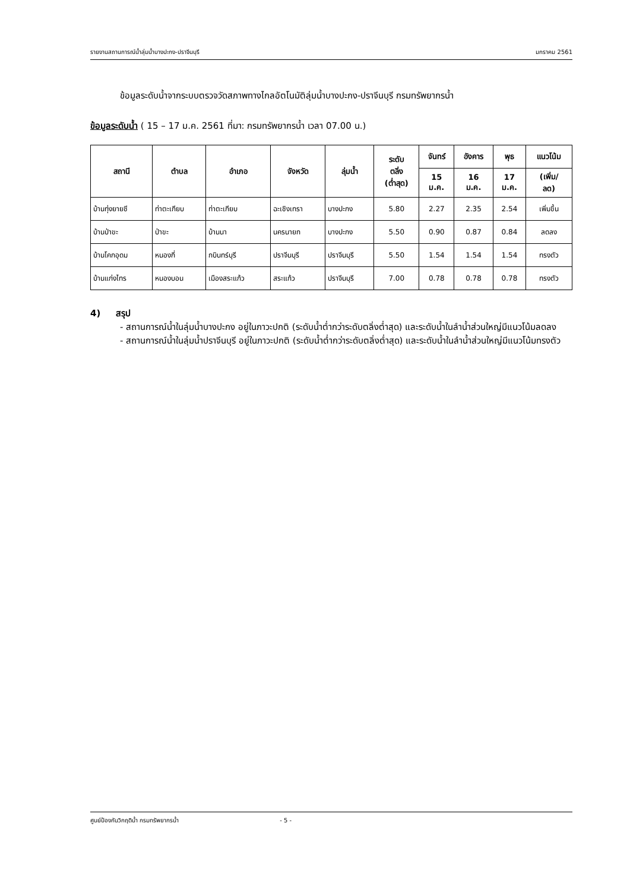รายงานสถานการณ์น้ำลุ่มน้ำบางปะกง-ปราจีนบุรี มกราคม 2561
ข้อมูลระดับน้ำจากระบบตรวจวัดสภาพทางไกลอัตโนมัติลุ่มน้ำบางปะกง-ปราจีนบุรี กรมทรัพยากรน้ำ
ข้อมูลระดับน้ำ ( 15 – 17 ม.ค. 2561 ที่มา: กรมทรัพยากรน้ำ เวลา 07.00 น.)
| สถานี | ตำบล | อำเภอ | จังหวัด | ลุ่มน้ำ | ระดับ ตลิ่ง (ต่ำสุด) | จันทร์ | อังคาร | พุธ | แนวโน้ม |
| --- | --- | --- | --- | --- | --- | --- | --- | --- | --- |
| | | | | | | 15 ม.ค. | 16 ม.ค. | 17 ม.ค. | (เพิ่ม/ ลด) |
| บ้านทุ่งยายชี | ท่าตะเกียบ | ท่าตะเกียบ | ฉะเชิงเทรา | บางปะกง | 5.80 | 2.27 | 2.35 | 2.54 | เพิ่มขึ้น |
| บ้านป่าขะ | ป่าขะ | บ้านนา | นครนายก | บางปะกง | 5.50 | 0.90 | 0.87 | 0.84 | ลดลง |
| บ้านโคกอุดม | หนองกี่ | กบินทร์บุรี | ปราจีนบุรี | ปราจีนบุรี | 5.50 | 1.54 | 1.54 | 1.54 | ทรงตัว |
| บ้านแก่งไทร | หนองบอน | เมืองสระแก้ว | สระแก้ว | ปราจีนบุรี | 7.00 | 0.78 | 0.78 | 0.78 | ทรงตัว |
4) สรุป
- สถานการณ์น้ำในลุ่มน้ำบางปะกง อยู่ในภาวะปกติ (ระดับน้ำต่ำกว่าระดับตลิ่งต่ำสุด) และระดับน้ำในลำน้ำส่วนใหญ่มีแนวโน้มลดลง
- สถานการณ์น้ำในลุ่มน้ำปราจีนบุรี อยู่ในภาวะปกติ (ระดับน้ำต่ำกว่าระดับตลิ่งต่ำสุด) และระดับน้ำในลำน้ำส่วนใหญ่มีแนวโน้มทรงตัว
ศูนย์ป้องกันวิกฤติน้ำ กรมทรัพยากรน้ำ - 5 -